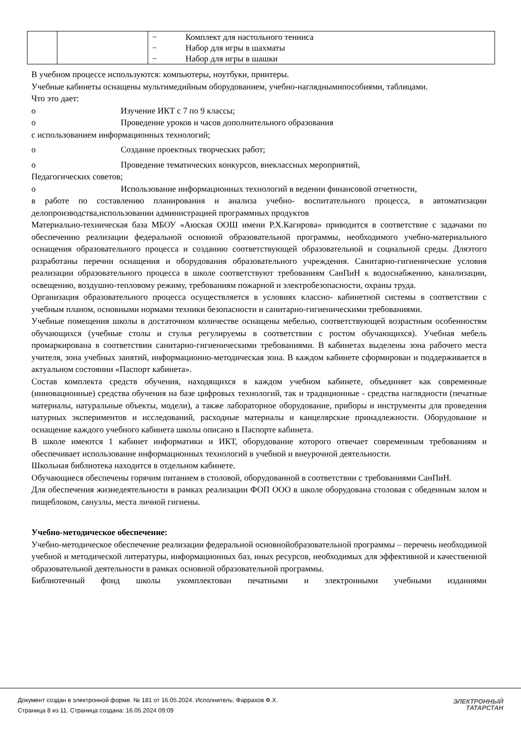| | | − Комплект для настольного тенниса − Набор для игры в шахматы − Набор для игры в шашки |
В учебном процессе используются: компьютеры, ноутбуки, принтеры.
Учебные кабинеты оснащены мультимедийным оборудованием, учебно-нагляднымипособиями, таблицами.
Что это дает:
o Изучение ИКТ с 7 по 9 классы;
o Проведение уроков и часов дополнительного образования
с использованием информационных технологий;
o Создание проектных творческих работ;
o Проведение тематических конкурсов, внеклассных мероприятий,
Педагогических советов;
o Использование информационных технологий в ведении финансовой отчетности,
в работе по составлению планирования и анализа учебно- воспитательного процесса, в автоматизации делопроизводства,использовании администрацией программных продуктов
Материально-техническая база МБОУ «Аюская ООШ имени Р.Х.Кагирова» приводится в соответствие с задачами по обеспечению реализации федеральной основной образовательной программы, необходимого учебно-материального оснащения образовательного процесса и созданию соответствующей образовательной и социальной среды. Дляэтого разработаны перечни оснащения и оборудования образовательного учреждения. Санитарно-гигиенические условия реализации образовательного процесса в школе соответствуют требованиям СанПиН к водоснабжению, канализации, освещению, воздушно-тепловому режиму, требованиям пожарной и электробезопасности, охраны труда.
Организация образовательного процесса осуществляется в условиях классно- кабинетной системы в соответствии с учебным планом, основными нормами техники безопасности и санитарно-гигиеническими требованиями.
Учебные помещения школы в достаточном количестве оснащены мебелью, соответствующей возрастным особенностям обучающихся (учебные столы и стулья регулируемы в соответствии с ростом обучающихся). Учебная мебель промаркирована в соответствии санитарно-гигиеническими требованиями. В кабинетах выделены зона рабочего места учителя, зона учебных занятий, информационно-методическая зона. В каждом кабинете сформирован и поддерживается в актуальном состоянии «Паспорт кабинета».
Состав комплекта средств обучения, находящихся в каждом учебном кабинете, объединяет как современные (инновационные) средства обучения на базе цифровых технологий, так и традиционные - средства наглядности (печатные материалы, натуральные объекты, модели), а также лабораторное оборудование, приборы и инструменты для проведения натурных экспериментов и исследований, расходные материалы и канцелярские принадлежности. Оборудование и оснащение каждого учебного кабинета школы описано в Паспорте кабинета.
В школе имеются 1 кабинет информатики и ИКТ, оборудование которого отвечает современным требованиям и обеспечивает использование информационных технологий в учебной и внеурочной деятельности.
Школьная библиотека находится в отдельном кабинете.
Обучающиеся обеспечены горячим питанием в столовой, оборудованной в соответствии с требованиями СанПиН.
Для обеспечения жизнедеятельности в рамках реализации ФОП ООО в школе оборудована столовая с обеденным залом и пищеблоком, санузлы, места личной гигиены.
Учебно-методическое обеспечение:
Учебно-методическое обеспечение реализации федеральной основнойобразовательной программы – перечень необходимой учебной и методической литературы, информационных баз, иных ресурсов, необходимых для эффективной и качественной образовательной деятельности в рамках основной образовательной программы.
Библиотечный фонд школы укомплектован печатными и электронными учебными изданиями
Документ создан в электронной форме. № 181 от 16.05.2024. Исполнитель: Фаррахов Ф.Х.
Страница 8 из 11. Страница создана: 16.05.2024 09:09
ЭЛЕКТРОННЫЙ
ТАТАРСТАН